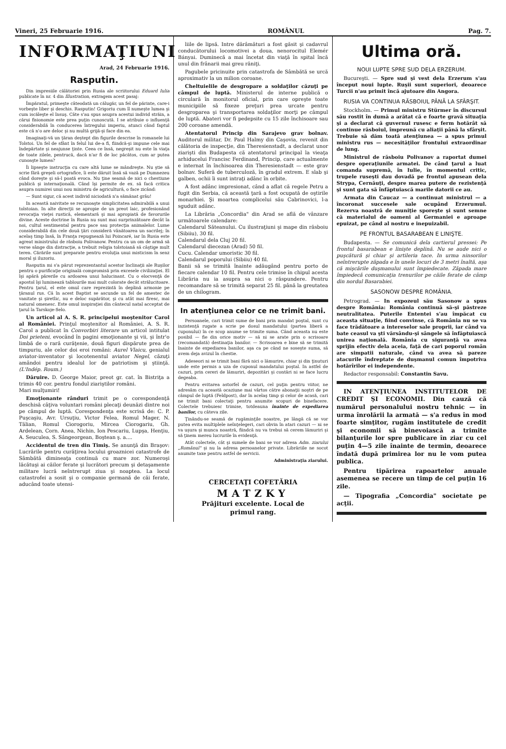Vineri, 25 Februarie 1916. ROMÂNUL Pag. 7.
INFORMAŢIUNI
Arad, 24 Februarie 1916.
Rasputin.
Din impresiile călătoriei prin Rusia ale scriitorului Eduard Iulia publicate în nr. 4 din Illustration, extragem acest pasaj:
Împăratul, primeşte câteodată un călugăr, un fel de părinte, care-i vorbeşte liber şi deschis. Rasputin! Grigoriu cum îl numeşte lumea şi cum iscăleşte el însuş. Câte s'au spus asupra acestui individ străin, a cărui fisionomie este prea puţin cunoscută. I se atribuie o influenţă considerabilă în conducerea întregului imperiu, atunci când faptul este că n'o are deloc şi nu multă grijă-şi face din ea.
Imaginaţi-vă un ţăran deştept din figurile descrise în romanele lui Tolstoi. Un fel de sfânt în felul lui de-a fi, fiindcă-şi impune cele mai îndepărtate şi neajunse ţinte. Ceea ce însă, negreşit nu este în viaţa de toate zilele, pentrucă, dacă n'ar fi de loc păcătos, cum ar putea cunoaşte lumea?
Îi lipseşte instrucţia cu care altă lume se mândreşte. Nu ştie să scrie fără greşeli ortografice, îi este dăruit însă să vază pe Dumnezeu când doreşte şi să-l poată evoca. Nu ţine seamă de nici o chestiune publică şi internaţională. Când îşi permite de ex. să facă critica asupra numirei unui nou ministru de agricultură, o face zicând:
— Sunt sigur, că acest individ niciodată n'a sămănat grâu!
In această naivitate se recunoaşte simplicitatea admirabilă a unui tolstoian. In alte direcţii se apropie de un preot laic, profesionând revocaţia vieţei rustică, elementară şi mai apropiată de favorurile divine. Aceste doctrine în Rusia nu sunt mai surprinzătoare decât la noi, cultul sentimental pentru pace sau protecţia animalelor. Lume considerabilă din cele două ţări consideră vânătoarea un sacrilej; în acelaş timp însă, în Franţa repugnează lui Poincaré, iar în Rusia este agreat ministrului de răsboiu Polivanow. Pentru ca un om de armă să verse sânge din distracţie, a trebuit religia tolstoiană să câştige mult teren. Cărările sunt preparate pentru evoluţia unui misticism în senz moral şi iluzoriu.
Rasputin mi s'a părut reprezentantul acestor înclinaţii ale Ruşilor pentru o purificaţie originală compromisă prin excesele civilizaţiei. El îşi apără părerile cu ardoarea unui halucinant. Cu o elocvenţă de apostol îşi luminează tablourile mai mult colorate decât strălucitoare. Pentru ţarul, el este omul care reprezintă în deplină armonie pe ţăranul rus. Că în acest Baptist se ascunde un fel de amestec de vanitate şi şiretlic, nu e deloc supărător, şi cu atât mai firesc, mai natural omenesc. Este omul inspiraţiei din cântecul natal acceptat de ţarul la Tarskoje-Selo.
Un articol al A. S. R. principelui moştenitor Carol al României. Prinţul moştenitor al României, A. S. R. Carol a publicat în Convorbiri literare un articol intitulat Doi prieteni, evocând în pagini emoţionante şi vii, şi într'o limbă de o rară curăţenie, două figuri dispărute prea de timpuriu, ale celor doi eroi români: Aurel Vlaicu, genialul aviator-inventator şi locotenentul aviator Negel, căzuţi amândoi pentru idealul lor de patriotism şi ştiinţă. (L'Indép. Roum.)
Dăruire. D. George Maior, preot gr. cat. în Bistriţa a trimis 40 cor. pentru fondul ziariştilor români.
Mari mulţumiri!
Emoţionante rânduri trimit pe o corespondenţă deschisă câţiva voluntari români plecaţi deunăzi dintre noi pe câmpul de luptă. Corespondenţa este scrisă de: C. P. Puşcaşiu, Avr. Ursuţiu, Victor Felea, Romul Mager, N. Tălian, Romul Ciorogoriu, Mircea Ciorogariu, Gh. Ardelean, Corn. Anea, Nichin, Ion Pescariu, Lupşa, Henţiu, A. Seuculea, S. Sângeorgean, Boştean ş. a....
Accidentul de tren din Timiş. Se anunţă din Braşov: Lucrările pentru curăţirea locului groaznicei catastrofe de Sâmbătă dimineaţa continuă cu mare zor. Numeroşi lăcătuşi ai căilor ferate şi lucrători precum şi detaşamente militare lucră neîntrerupt ziua şi noaptea. La locul catastrofei a sosit şi o companie germană de căi ferate, aducând toate utensi-
liile de lipsă. Intre dărâmături a fost găsit şi cadavrul conducătorului locomotivei a doua, nenorocitul Elemér Bányai. Duminecă a mai încetat din viaţă în spital încă unul din frânarii mai greu răniţi.
Pagubele pricinuite prin catastrofa de Sâmbătă se urcă aproximativ la un milion coroane.
Cheltuielile de desgropare a soldaţilor căzuţi pe câmpul de luptă. Ministerul de interne publică o circulară în monitorul oficial, prin care opreşte toate municipiile să fixeze preţuri prea urcate pentru desgroparea şi transportarea soldaţilor morţi pe câmpul de luptă. Abateri vor fi pedepsite cu 15 zile închisoare sau 200 coroane amendă.
Atentatorul Princip din Sarajevo grav bolnav. Auditorul militar, Dr. Paul Halmy din Caşovia, revenit din călătoria de inspecţie, din Theresienstadt, a declarat unor ziarişti din Budapesta că atentatorul principal la vieaţa arhiducelui Francisc Ferdinand, Princip, care actualmente e internat în închisoarea din Theresienstadt — este grav bolnav. Suferă de tuberculoză, în gradul extrem. E slab şi galben, ochii îi sunt intraţi adânc în orbite.
A fost adânc impresionat, când a aflat că regele Petru a fugit din Serbia, că această ţară a fost ocupată de oştirile monarhiei. Şi moartea complicelui său Cabrinovici, l-a sguduit adânc.
La Librăria „Concordia" din Arad se află de vânzare următoarele calendare:
Calendarul Săteanului. Cu ilustraţiuni şi mape din răsboiu (Sibiiu), 30 fil.
Calendarul dela Cluj 20 fil.
Calendarul diecezan (Arad) 50 fil.
Cucu. Calendar umoristic 30 fil.
Calendarul poporului (Sibiiu) 40 fil.
Banii să se trimită înainte adăugând pentru porto de fiecare calendar 10 fil. Pentru cele trimise în chipul acesta Librăria nu ia asupra sa nici o răspundere. Pentru recomandare să se trimită separat 25 fil. până la greutatea de un chilogram.
In atenţiunea celor ce ne trimit bani.
Persoanele, cari trimit sume de bani prin mandat poştal, sunt cu inzistenţă rugate a scrie pe dosul mandatului (partea liberă a cuponului) în ce scop anume se trimite suma. Când aceasta nu este posibil — fie din orice motiv — să ni se arate prin o scrisoare (recomandată) destinaţia banilor. — Scrisoarea e bine să se trimită înainte de expediarea banilor, aşa ca pe când ne soseşte suma, să avem deja avizul în chestie.
Adeseori ni se trimit bani fără nici o lămurire, chiar şi din ţinuturi unde este permis a uza de cuponul mandatului poştal. In astfel de cazuri, prin cereri de lămuriri, depozitări şi contări ni se face lucru degeaba.
Pentru evitarea astorfel de cazuri, cel puţin pentru viitor, ne adresăm cu această ocaziune mai vârtos către abonaţii noştri de pe câmpul de luptă (Feldpost), dar în acelaş timp şi celor de acasă, cari ne trimit bani colectaţi pentru anumite scopuri de binefacere. Colectele trebuiesc trimise, totdeauna înainte de expediarea banilor, cu câteva zile.
Ţinându-se seamă de rugăminţile noastre, pe lângă că se vor putea evita multiplele neînţelegeri, cari obvin în atari cazuri — ni se va uşura şi munca noastră, fiindcă nu va trebui să cerem lămuriri şi să ţinem mereu lucrurile în evidenţă.
Atât colectele, cât şi sumele de bani se vor adresa Adm. ziarului „Românul" şi nu la adresa persoanelor private. Librăriile ne socot anumite taxe pentru astfel de servicii.
Administraţia ziarului.
CERCETAŢI COFETĂRIA
MATZKY
Prăjituri excelente. Local de
primul rang.
Ultima oră.
NOUI LUPTE SPRE SUD DELA ERZERUM.
Bucureşti. — Spre sud şi vest dela Erzerum s'au început noui lupte. Ruşii sunt superiori, deoarece Turcii n'au primit încă ajutoare din Angora.
RUSIA VA CONTINUA RĂSBOIUL PÂNĂ LA SFÂRŞIT.
Stockholm. — Primul ministru Stürmer în discursul său rostit în dumă a arătat că e foarte gravă situaţia şi a declarat că guvernul rusesc e ferm hotărât să continue răsboiul, împreună cu aliaţii până la sfârşit. Trebuie să dăm toată atenţiunea — a spus primul ministru rus — necesităţilor frontului extraordinar de lung.
Ministrul de răsboiu Polivanov a raportat dumei despre operaţiunile armatei. De când ţarul a luat comanda supremă, în Iulie, în momentul critic, trupele ruseşti dau dovadă pe frontul apusean dela Strypa, Cernăuţi, despre marea putere de rezistenţă şi sunt gata să înfăptuiască marile datorii ce au.
Armata din Caucaz — a continuat ministrul — a încoronat succesele sale ocupând Erzerumul. Rezerva noastră de muniţie sporeşte şi sunt semne că materialul de oameni al Germaniei e aproape epuizat, pe când al nostru e inepuizabil.
PE FRONTUL BASARABEAN E LINIŞTE.
Budapesta. — Se comunică dela cartierul pressei: Pe frontul basarabean e linişte deplină. Nu se aude nici o puşcătură şi chiar şi artileria tace. In urma ninsorilor neîntrerupte zăpada e în unele locuri de 3 metri înaltă, aşa că mişcările duşmanului sunt împiedecate. Zăpada mare împiedecă comunicaţia trenurilor pe căile ferate de câmp din nordul Basarabiei.
SASONOW DESPRE ROMÂNIA.
Petrograd. — In expozeul său Sasonow a spus despre România: România continuă să-şi păstreze neutralitatea. Puterile Ententei s'au împăcat cu aceasta situaţie, fiind convinse, că România nu se va face trădătoare a intereselor sale proprii, iar când va bate ceasul va şti vărsându-şi sângele să înfăptuiască unirea naţională. România cu siguranţă va avea sprijin efectiv dela aceia, faţă de cari poporul român are simpatii naturale, când va avea să pareze atacurile îndreptate de duşmanul comun împotriva hotărîrilor ei independente.
Redactor responsabil: Constantin Savu.
IN ATENŢIUNEA INSTITUTELOR DE CREDIT ŞI ECONOMII. Din cauză că numărul personalului nostru tehnic — în urma înrolării la armată — s'a redus în mod foarte simţitor, rugăm institutele de credit şi economii să binevoiască a trimite bilanţurile lor spre publicare în ziar cu cel puţin 4—5 zile înainte de termin, deoarece îndată după primirea lor nu le vom putea publica.
Pentru tipărirea rapoartelor anuale asemenea se recere un timp de cel puţin 16 zile.
— Tipografia „Concordia" societate pe acţii.